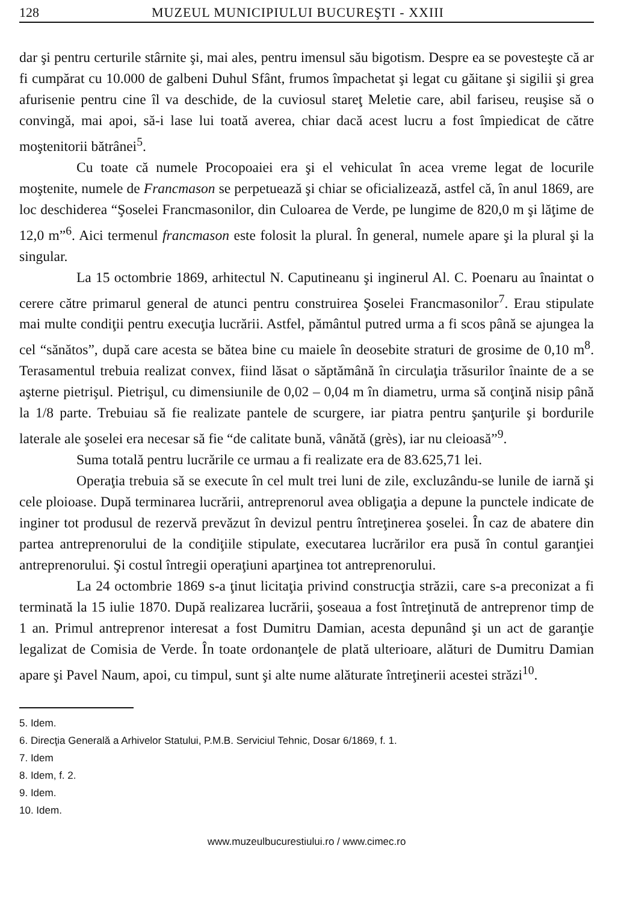128 MUZEUL MUNICIPIULUI BUCUREŞTI - XXIII
dar şi pentru certurile stârnite şi, mai ales, pentru imensul său bigotism. Despre ea se povesteşte că ar fi cumpărat cu 10.000 de galbeni Duhul Sfânt, frumos împachetat şi legat cu găitane şi sigilii şi grea afurisenie pentru cine îl va deschide, de la cuviosul stareţ Meletie care, abil fariseu, reuşise să o convingă, mai apoi, să-i lase lui toată averea, chiar dacă acest lucru a fost împiedicat de către moştenitorii bătrânei<sup>5</sup>.
Cu toate că numele Procopoaiei era şi el vehiculat în acea vreme legat de locurile moştenite, numele de Francmason se perpetuează şi chiar se oficializează, astfel că, în anul 1869, are loc deschiderea “Şoselei Francmasonilor, din Culoarea de Verde, pe lungime de 820,0 m şi lăţime de 12,0 m”<sup>6</sup>. Aici termenul francmason este folosit la plural. În general, numele apare şi la plural şi la singular.
La 15 octombrie 1869, arhitectul N. Caputineanu şi inginerul Al. C. Poenaru au înaintat o cerere către primarul general de atunci pentru construirea Şoselei Francmasonilor<sup>7</sup>. Erau stipulate mai multe condiţii pentru execuţia lucrării. Astfel, pământul putred urma a fi scos până se ajungea la cel “sănătos”, după care acesta se bătea bine cu maiele în deosebite straturi de grosime de 0,10 m<sup>8</sup>. Terasamentul trebuia realizat convex, fiind lăsat o săptămână în circulaţia trăsurilor înainte de a se aşterne pietrişul. Pietrişul, cu dimensiunile de 0,02 – 0,04 m în diametru, urma să conţină nisip până la 1/8 parte. Trebuiau să fie realizate pantele de scurgere, iar piatra pentru şanţurile şi bordurile laterale ale şoselei era necesar să fie “de calitate bună, vânătă (grès), iar nu cleioasă”<sup>9</sup>.
Suma totală pentru lucrările ce urmau a fi realizate era de 83.625,71 lei.
Operaţia trebuia să se execute în cel mult trei luni de zile, excluzându-se lunile de iarnă şi cele ploioase. După terminarea lucrării, antreprenorul avea obligaţia a depune la punctele indicate de inginer tot produsul de rezervă prevăzut în devizul pentru întreţinerea şoselei. În caz de abatere din partea antreprenorului de la condiţiile stipulate, executarea lucrărilor era pusă în contul garanţiei antreprenorului. Şi costul întregii operaţiuni aparţinea tot antreprenorului.
La 24 octombrie 1869 s-a ţinut licitaţia privind construcţia străzii, care s-a preconizat a fi terminată la 15 iulie 1870. După realizarea lucrării, şoseaua a fost întreţinută de antreprenor timp de 1 an. Primul antreprenor interesat a fost Dumitru Damian, acesta depunând şi un act de garanţie legalizat de Comisia de Verde. În toate ordonanţele de plată ulterioare, alături de Dumitru Damian apare şi Pavel Naum, apoi, cu timpul, sunt şi alte nume alăturate întreţinerii acestei străzi<sup>10</sup>.
5. Idem.
6. Direcţia Generală a Arhivelor Statului, P.M.B. Serviciul Tehnic, Dosar 6/1869, f. 1.
7. Idem
8. Idem, f. 2.
9. Idem.
10. Idem.
www.muzeulbucurestiului.ro / www.cimec.ro